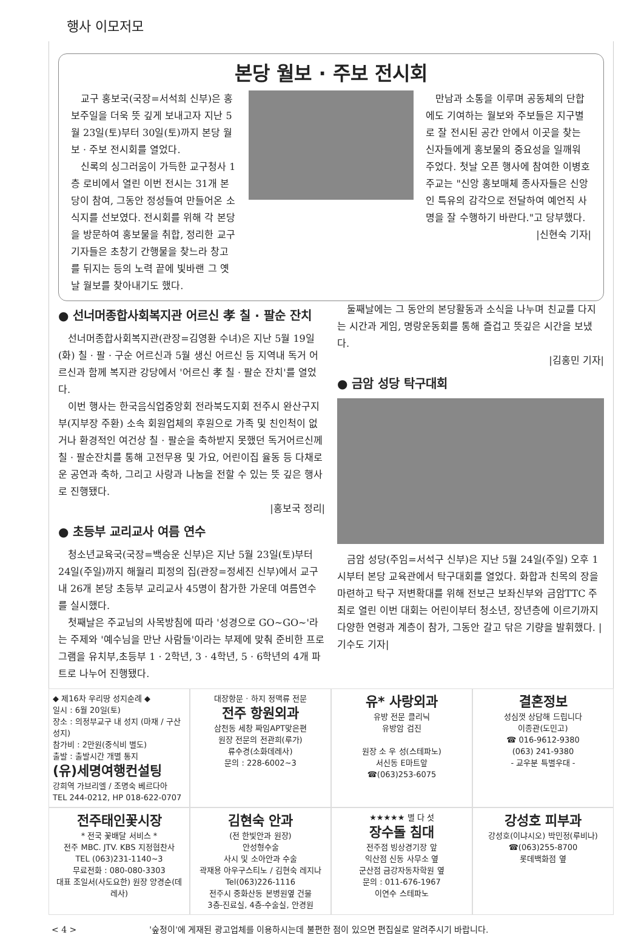행사 이모저모
본당 월보 · 주보 전시회
교구 홍보국(국장=서석희 신부)은 홍보주일을 더욱 뜻 깊게 보내고자 지난 5월 23일(토)부터 30일(토)까지 본당 월보 · 주보 전시회를 열었다.
신록의 싱그러움이 가득한 교구청사 1층 로비에서 열린 이번 전시는 31개 본당이 참여, 그동안 정성들여 만들어온 소식지를 선보였다. 전시회를 위해 각 본당을 방문하여 홍보물을 취합, 정리한 교구 기자들은 초창기 간행물을 찾느라 창고를 뒤지는 등의 노력 끝에 빛바랜 그 옛날 월보를 찾아내기도 했다.
만남과 소통을 이루며 공동체의 단합에도 기여하는 월보와 주보들은 지구별로 잘 전시된 공간 안에서 이곳을 찾는 신자들에게 홍보물의 중요성을 일깨워 주었다. 첫날 오픈 행사에 참여한 이병호 주교는 "신앙 홍보매체 종사자들은 신앙인 특유의 감각으로 전달하여 예언직 사명을 잘 수행하기 바란다."고 당부했다.
|신현숙 기자|
● 선너머종합사회복지관 어르신 孝 칠 · 팔순 잔치
선너머종합사회복지관(관장=김영환 수녀)은 지난 5월 19일(화) 칠 · 팔 · 구순 어르신과 5월 생신 어르신 등 지역내 독거 어르신과 함께 복지관 강당에서 '어르신 孝 칠 · 팔순 잔치'를 열었다.
이번 행사는 한국음식업중앙회 전라북도지회 전주시 완산구지부(지부장 주환) 소속 회원업체의 후원으로 가족 및 친인척이 없거나 환경적인 여건상 칠 · 팔순을 축하받지 못했던 독거어르신께 칠 · 팔순잔치를 통해 고전무용 및 가요, 어린이집 율동 등 다채로운 공연과 축하, 그리고 사랑과 나눔을 전할 수 있는 뜻 깊은 행사로 진행됐다.
|홍보국 정리|
● 초등부 교리교사 여름 연수
청소년교육국(국장=백승운 신부)은 지난 5월 23일(토)부터 24일(주일)까지 해월리 피정의 집(관장=정세진 신부)에서 교구 내 26개 본당 초등부 교리교사 45명이 참가한 가운데 여름연수를 실시했다.
첫째날은 주교님의 사목방침에 따라 '성경으로 GO~GO~'라는 주제와 '예수님을 만난 사람들'이라는 부제에 맞춰 준비한 프로그램을 유치부,초등부 1 · 2학년, 3 · 4학년, 5 · 6학년의 4개 파트로 나누어 진행됐다.
둘째날에는 그 동안의 본당활동과 소식을 나누며 친교를 다지는 시간과 게임, 명랑운동회를 통해 즐겁고 뜻깊은 시간을 보냈다.
|김홍민 기자|
● 금암 성당 탁구대회
금암 성당(주임=서석구 신부)은 지난 5월 24일(주일) 오후 1시부터 본당 교육관에서 탁구대회를 열었다. 화합과 친목의 장을 마련하고 탁구 저변확대를 위해 전보근 보좌신부와 금암TTC 주최로 열린 이번 대회는 어린이부터 청소년, 장년층에 이르기까지 다양한 연령과 계층이 참가, 그동안 갈고 닦은 기량을 발휘했다. |기수도 기자|
◆ 제16차 우리땅 성지순례 ◆
일시 : 6월 20일(토)
장소 : 의정부교구 내 성지 (마재 / 구산 성지)
참가비 : 2만원(중식비 별도)
출발 : 출발시간 개별 통지
(유)세명여행컨설팅
강희역 가브리엘 / 조명숙 베르다아
TEL 244-0212, HP 018-622-0707
대장항문 · 하지 정맥류 전문
전주 항원외과
삼천동 세창 짜임APT맞은편
원장 전문의 전관희(루가)
류수경(소화데레사)
문의 : 228-6002~3
유* 사랑외과
유방 전문 클리닉
유방암 검진
원장 소 우 성(스테파노)
서신동 E마트앞
☎(063)253-6075
결혼정보
성심껏 상담해 드립니다
이종관(도민고)
☎ 016-9612-9380
(063) 241-9380
- 교우분 특별우대 -
전주태인꽃시장
* 전국 꽃배달 서비스 *
전주 MBC. JTV. KBS 지정협찬사
TEL (063)231-1140~3
무료전화 : 080-080-3303
대표 조일서(사도요한) 원장 양경순(데레사)
김현숙 안과
(전 한빛안과 원장)
안성형수술
사시 및 소아안과 수술
곽재용 아우구스티노 / 김현숙 레지나
Tel(063)226-1116
전주시 중화산동 본병원옆 건물
3층-진료실, 4층-수술실, 안경원
★★★★★ 별 다 섯
장수돌 침대
전주점 빙상경기장 앞
익산점 신동 사무소 옆
군산점 금강자동차학원 옆
문의 : 011-676-1967
이연수 스테파노
강성호 피부과
강성호(이냐시오) 박민정(루비나)
☎(063)255-8700
롯데백화점 옆
< 4 > '숲정이'에 게재된 광고업체를 이용하시는데 불편한 점이 있으면 편집실로 알려주시기 바랍니다.